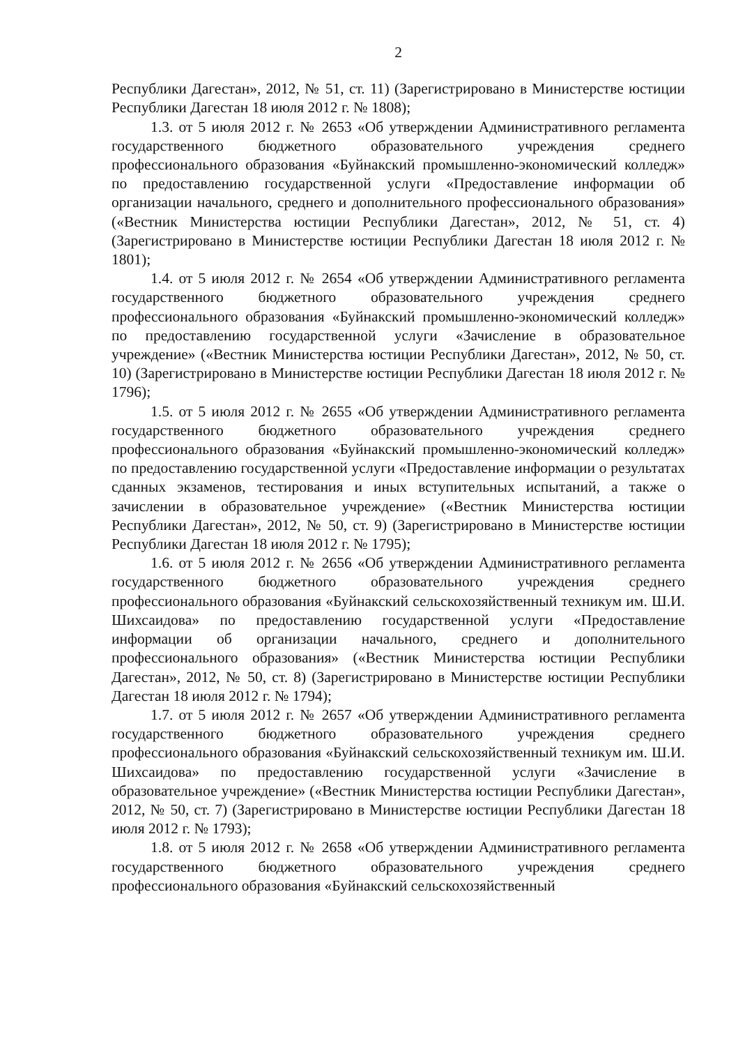2
Республики Дагестан», 2012, № 51, ст. 11) (Зарегистрировано в Министерстве юстиции Республики Дагестан 18 июля 2012 г. № 1808);
1.3. от 5 июля 2012 г. № 2653 «Об утверждении Административного регламента государственного бюджетного образовательного учреждения среднего профессионального образования «Буйнакский промышленно-экономический колледж» по предоставлению государственной услуги «Предоставление информации об организации начального, среднего и дополнительного профессионального образования» («Вестник Министерства юстиции Республики Дагестан», 2012, № 51, ст. 4) (Зарегистрировано в Министерстве юстиции Республики Дагестан 18 июля 2012 г. № 1801);
1.4. от 5 июля 2012 г. № 2654 «Об утверждении Административного регламента государственного бюджетного образовательного учреждения среднего профессионального образования «Буйнакский промышленно-экономический колледж» по предоставлению государственной услуги «Зачисление в образовательное учреждение» («Вестник Министерства юстиции Республики Дагестан», 2012, № 50, ст. 10) (Зарегистрировано в Министерстве юстиции Республики Дагестан 18 июля 2012 г. № 1796);
1.5. от 5 июля 2012 г. № 2655 «Об утверждении Административного регламента государственного бюджетного образовательного учреждения среднего профессионального образования «Буйнакский промышленно-экономический колледж» по предоставлению государственной услуги «Предоставление информации о результатах сданных экзаменов, тестирования и иных вступительных испытаний, а также о зачислении в образовательное учреждение» («Вестник Министерства юстиции Республики Дагестан», 2012, № 50, ст. 9) (Зарегистрировано в Министерстве юстиции Республики Дагестан 18 июля 2012 г. № 1795);
1.6. от 5 июля 2012 г. № 2656 «Об утверждении Административного регламента государственного бюджетного образовательного учреждения среднего профессионального образования «Буйнакский сельскохозяйственный техникум им. Ш.И. Шихсаидова» по предоставлению государственной услуги «Предоставление информации об организации начального, среднего и дополнительного профессионального образования» («Вестник Министерства юстиции Республики Дагестан», 2012, № 50, ст. 8) (Зарегистрировано в Министерстве юстиции Республики Дагестан 18 июля 2012 г. № 1794);
1.7. от 5 июля 2012 г. № 2657 «Об утверждении Административного регламента государственного бюджетного образовательного учреждения среднего профессионального образования «Буйнакский сельскохозяйственный техникум им. Ш.И. Шихсаидова» по предоставлению государственной услуги «Зачисление в образовательное учреждение» («Вестник Министерства юстиции Республики Дагестан», 2012, № 50, ст. 7) (Зарегистрировано в Министерстве юстиции Республики Дагестан 18 июля 2012 г. № 1793);
1.8. от 5 июля 2012 г. № 2658 «Об утверждении Административного регламента государственного бюджетного образовательного учреждения среднего профессионального образования «Буйнакский сельскохозяйственный